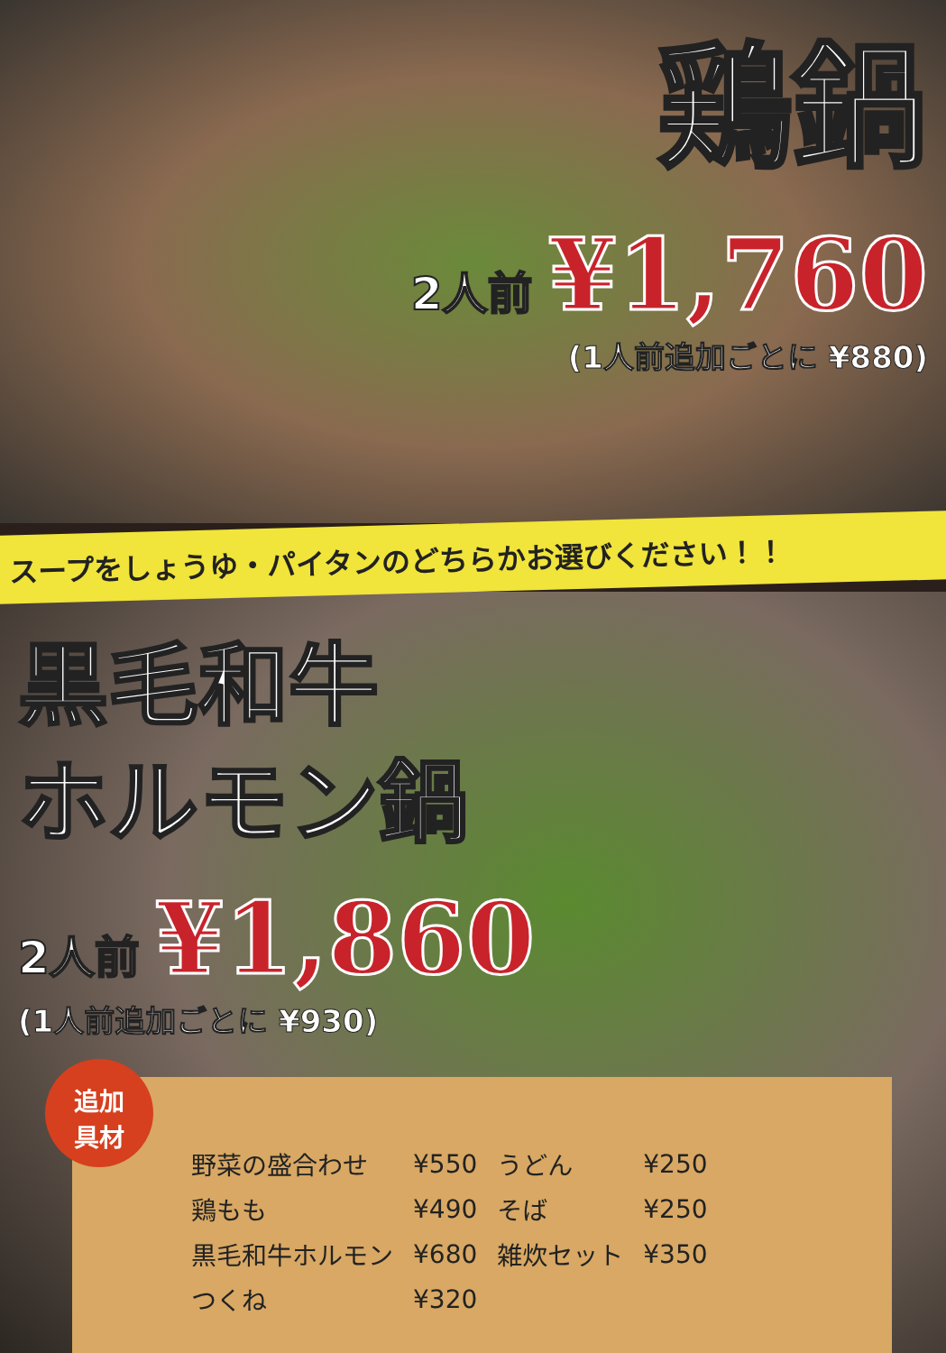鶏鍋
2人前 ¥1,760
(1人前追加ごとに ¥880)
スープをしょうゆ・パイタンのどちらかお選びください！！
黒毛和牛
ホルモン鍋
2人前 ¥1,860
(1人前追加ごとに ¥930)
追加
具材
| 野菜の盛合わせ | ¥550 | うどん | ¥250 |
| 鶏もも | ¥490 | そば | ¥250 |
| 黒毛和牛ホルモン | ¥680 | 雑炊セット | ¥350 |
| つくね | ¥320 | | |